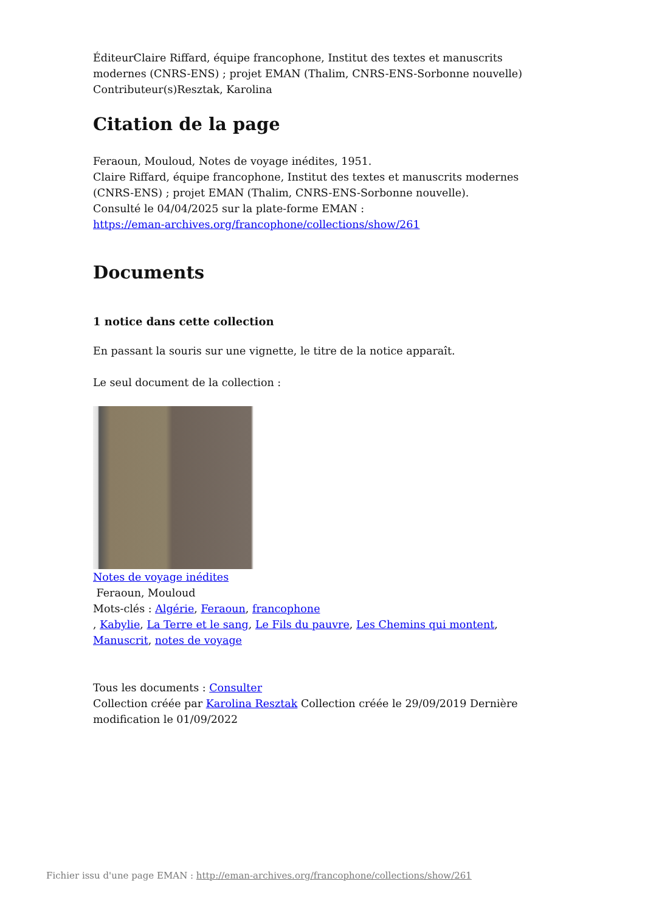ÉditeurClaire Riffard, équipe francophone, Institut des textes et manuscrits modernes (CNRS-ENS) ; projet EMAN (Thalim, CNRS-ENS-Sorbonne nouvelle)
Contributeur(s)Resztak, Karolina
Citation de la page
Feraoun, Mouloud, Notes de voyage inédites, 1951.
Claire Riffard, équipe francophone, Institut des textes et manuscrits modernes (CNRS-ENS) ; projet EMAN (Thalim, CNRS-ENS-Sorbonne nouvelle).
Consulté le 04/04/2025 sur la plate-forme EMAN :
https://eman-archives.org/francophone/collections/show/261
Documents
1 notice dans cette collection
En passant la souris sur une vignette, le titre de la notice apparaît.
Le seul document de la collection :
Notes de voyage inédites
Feraoun, Mouloud
Mots-clés : Algérie, Feraoun, francophone
, Kabylie, La Terre et le sang, Le Fils du pauvre, Les Chemins qui montent, Manuscrit, notes de voyage
Tous les documents : Consulter
Collection créée par Karolina Resztak Collection créée le 29/09/2019 Dernière modification le 01/09/2022
Fichier issu d'une page EMAN : http://eman-archives.org/francophone/collections/show/261